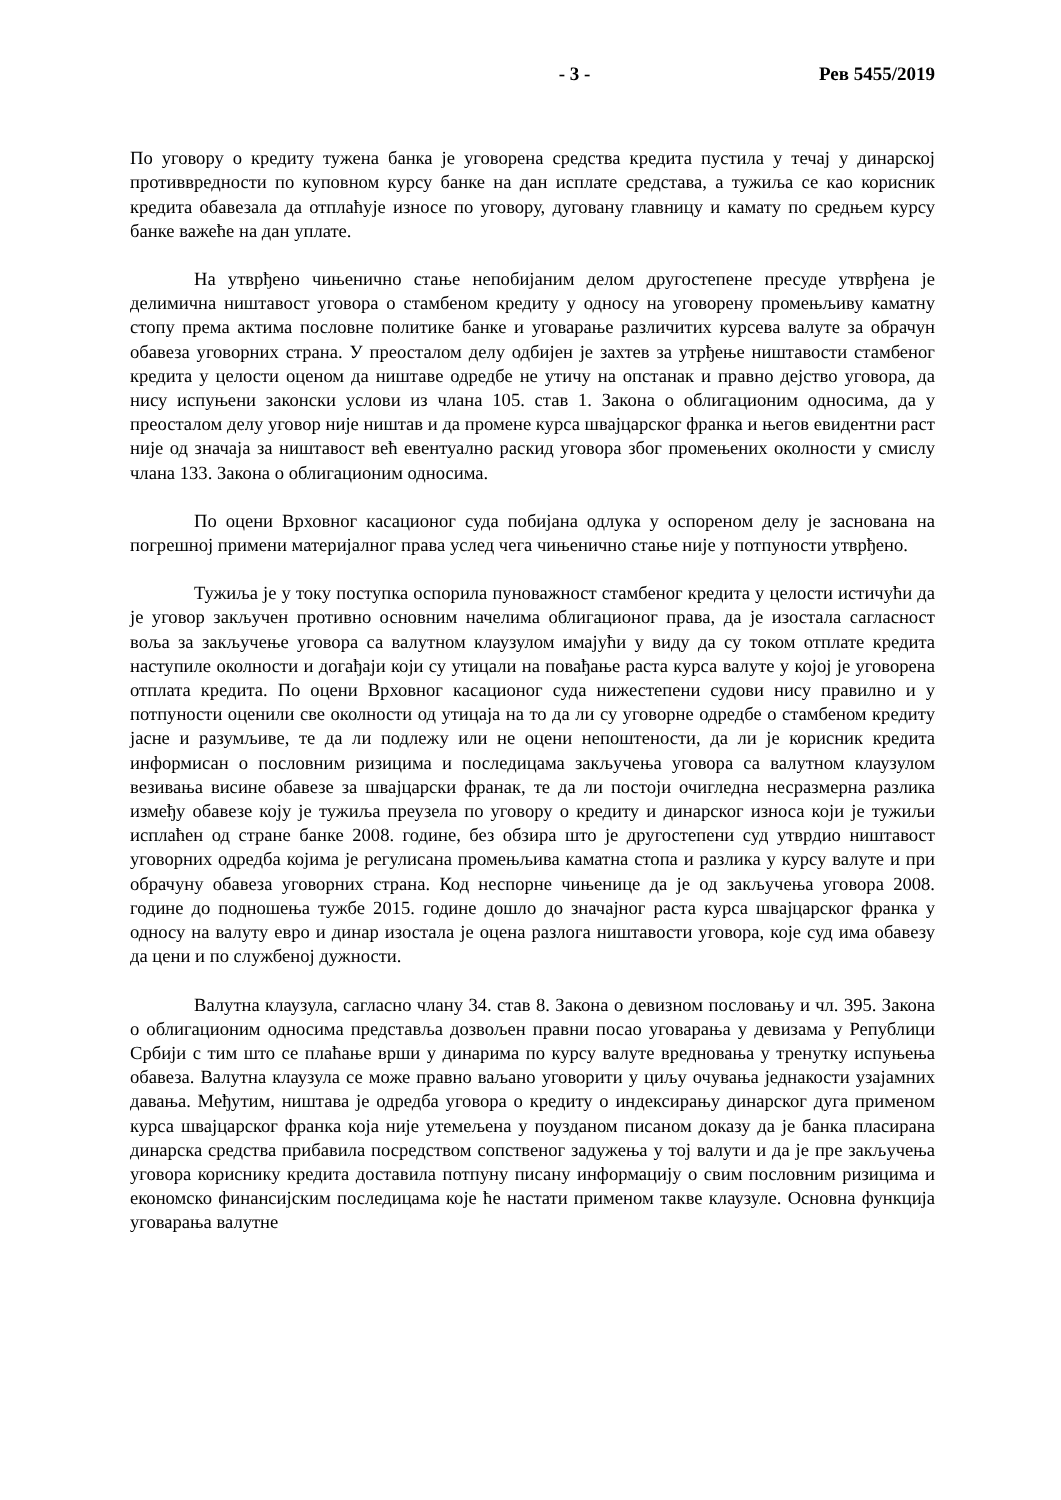- 3 - Рев 5455/2019
По уговору о кредиту тужена банка је уговорена средства кредита пустила у течај у динарској противвредности по куповном курсу банке на дан исплате средстава, а тужиља се као корисник кредита обавезала да отплаћује износе по уговору, дуговану главницу и камату по средњем курсу банке важеће на дан уплате.
На утврђено чињенично стање непобијаним делом другостепене пресуде утврђена је делимична ништавост уговора о стамбеном кредиту у односу на уговорену промењљиву каматну стопу према актима пословне политике банке и уговарање различитих курсева валуте за обрачун обавеза уговорних страна. У преосталом делу одбијен је захтев за утрђење ништавости стамбеног кредита у целости оценом да ништаве одредбе не утичу на опстанак и правно дејство уговора, да нису испуњени законски услови из члана 105. став 1. Закона о облигационим односима, да у преосталом делу уговор није ништав и да промене курса швајцарског франка и његов евидентни раст није од значаја за ништавост већ евентуално раскид уговора због промењених околности у смислу члана 133. Закона о облигационим односима.
По оцени Врховног касационог суда побијана одлука у оспореном делу је заснована на погрешној примени материјалног права услед чега чињенично стање није у потпуности утврђено.
Тужиља је у току поступка оспорила пуноважност стамбеног кредита у целости истичући да је уговор закључен противно основним начелима облигационог права, да је изостала сагласност воља за закључење уговора са валутном клаузулом имајући у виду да су током отплате кредита наступиле околности и догађаји који су утицали на повађање раста курса валуте у којој је уговорена отплата кредита. По оцени Врховног касационог суда нижестепени судови нису правилно и у потпуности оценили све околности од утицаја на то да ли су уговорне одредбе о стамбеном кредиту јасне и разумљиве, те да ли подлежу или не оцени непоштености, да ли је корисник кредита информисан о пословним ризицима и последицама закључења уговора са валутном клаузулом везивања висине обавезе за швајцарски франак, те да ли постоји очигледна несразмерна разлика између обавезе коју је тужиља преузела по уговору о кредиту и динарског износа који је тужиљи исплаћен од стране банке 2008. године, без обзира што је другостепени суд утврдио ништавост уговорних одредба којима је регулисана промењљива каматна стопа и разлика у курсу валуте и при обрачуну обавеза уговорних страна. Код неспорне чињенице да је од закључења уговора 2008. године до подношења тужбе 2015. године дошло до значајног раста курса швајцарског франка у односу на валуту евро и динар изостала је оцена разлога ништавости уговора, које суд има обавезу да цени и по службеној дужности.
Валутна клаузула, сагласно члану 34. став 8. Закона о девизном пословању и чл. 395. Закона о облигационим односима представља дозвољен правни посао уговарања у девизама у Републици Србији с тим што се плаћање врши у динарима по курсу валуте вредновања у тренутку испуњења обавеза. Валутна клаузула се може правно ваљано уговорити у циљу очувања једнакости узајамних давања. Међутим, ништава је одредба уговора о кредиту о индексирању динарског дуга применом курса швајцарског франка која није утемељена у поузданом писаном доказу да је банка пласирана динарска средства прибавила посредством сопственог задужења у тој валути и да је пре закључења уговора кориснику кредита доставила потпуну писану информацију о свим пословним ризицима и економско финансијским последицама које ће настати применом такве клаузуле. Основна функција уговарања валутне